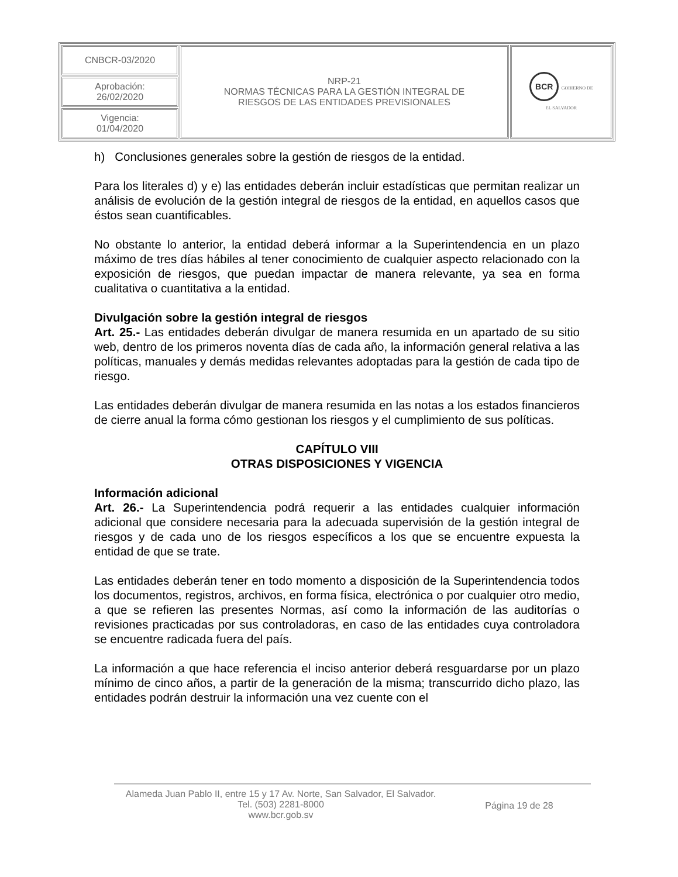| CNBCR-03/2020 | NRP-21 NORMAS TÉCNICAS PARA LA GESTIÓN INTEGRAL DE RIESGOS DE LAS ENTIDADES PREVISIONALES | BCR GOBIERNO DE EL SALVADOR |
| Aprobación: 26/02/2020 | | |
| Vigencia: 01/04/2020 | | |
h) Conclusiones generales sobre la gestión de riesgos de la entidad.
Para los literales d) y e) las entidades deberán incluir estadísticas que permitan realizar un análisis de evolución de la gestión integral de riesgos de la entidad, en aquellos casos que éstos sean cuantificables.
No obstante lo anterior, la entidad deberá informar a la Superintendencia en un plazo máximo de tres días hábiles al tener conocimiento de cualquier aspecto relacionado con la exposición de riesgos, que puedan impactar de manera relevante, ya sea en forma cualitativa o cuantitativa a la entidad.
Divulgación sobre la gestión integral de riesgos
Art. 25.- Las entidades deberán divulgar de manera resumida en un apartado de su sitio web, dentro de los primeros noventa días de cada año, la información general relativa a las políticas, manuales y demás medidas relevantes adoptadas para la gestión de cada tipo de riesgo.
Las entidades deberán divulgar de manera resumida en las notas a los estados financieros de cierre anual la forma cómo gestionan los riesgos y el cumplimiento de sus políticas.
CAPÍTULO VIII
OTRAS DISPOSICIONES Y VIGENCIA
Información adicional
Art. 26.- La Superintendencia podrá requerir a las entidades cualquier información adicional que considere necesaria para la adecuada supervisión de la gestión integral de riesgos y de cada uno de los riesgos específicos a los que se encuentre expuesta la entidad de que se trate.
Las entidades deberán tener en todo momento a disposición de la Superintendencia todos los documentos, registros, archivos, en forma física, electrónica o por cualquier otro medio, a que se refieren las presentes Normas, así como la información de las auditorías o revisiones practicadas por sus controladoras, en caso de las entidades cuya controladora se encuentre radicada fuera del país.
La información a que hace referencia el inciso anterior deberá resguardarse por un plazo mínimo de cinco años, a partir de la generación de la misma; transcurrido dicho plazo, las entidades podrán destruir la información una vez cuente con el
Alameda Juan Pablo II, entre 15 y 17 Av. Norte, San Salvador, El Salvador.
Tel. (503) 2281-8000
www.bcr.gob.sv
Página 19 de 28